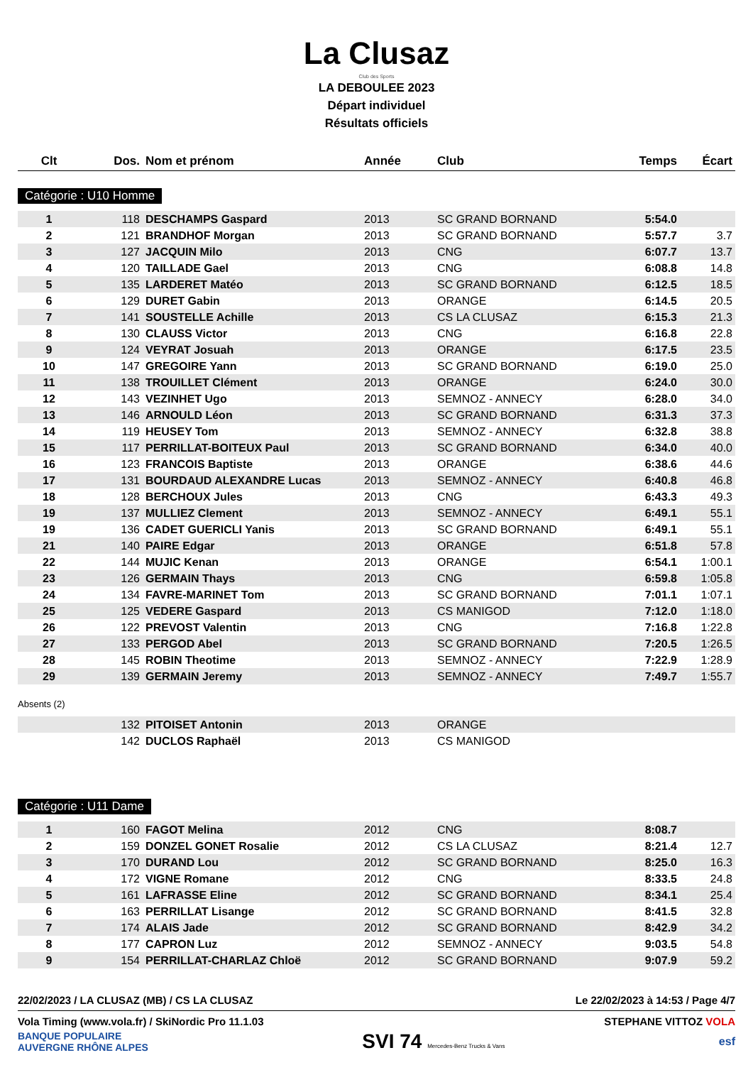La Clusaz
Club des Sports
LA DEBOULEE 2023
Départ individuel
Résultats officiels
| Clt | Dos. | Nom et prénom | Année | Club | Temps | Écart |
| --- | --- | --- | --- | --- | --- | --- |
Catégorie : U10 Homme
| 1 | 118 | DESCHAMPS Gaspard | 2013 | SC GRAND BORNAND | 5:54.0 | |
| 2 | 121 | BRANDHOF Morgan | 2013 | SC GRAND BORNAND | 5:57.7 | 3.7 |
| 3 | 127 | JACQUIN Milo | 2013 | CNG | 6:07.7 | 13.7 |
| 4 | 120 | TAILLADE Gael | 2013 | CNG | 6:08.8 | 14.8 |
| 5 | 135 | LARDERET Matéo | 2013 | SC GRAND BORNAND | 6:12.5 | 18.5 |
| 6 | 129 | DURET Gabin | 2013 | ORANGE | 6:14.5 | 20.5 |
| 7 | 141 | SOUSTELLE Achille | 2013 | CS LA CLUSAZ | 6:15.3 | 21.3 |
| 8 | 130 | CLAUSS Victor | 2013 | CNG | 6:16.8 | 22.8 |
| 9 | 124 | VEYRAT Josuah | 2013 | ORANGE | 6:17.5 | 23.5 |
| 10 | 147 | GREGOIRE Yann | 2013 | SC GRAND BORNAND | 6:19.0 | 25.0 |
| 11 | 138 | TROUILLET Clément | 2013 | ORANGE | 6:24.0 | 30.0 |
| 12 | 143 | VEZINHET Ugo | 2013 | SEMNOZ - ANNECY | 6:28.0 | 34.0 |
| 13 | 146 | ARNOULD Léon | 2013 | SC GRAND BORNAND | 6:31.3 | 37.3 |
| 14 | 119 | HEUSEY Tom | 2013 | SEMNOZ - ANNECY | 6:32.8 | 38.8 |
| 15 | 117 | PERRILLAT-BOITEUX Paul | 2013 | SC GRAND BORNAND | 6:34.0 | 40.0 |
| 16 | 123 | FRANCOIS Baptiste | 2013 | ORANGE | 6:38.6 | 44.6 |
| 17 | 131 | BOURDAUD ALEXANDRE Lucas | 2013 | SEMNOZ - ANNECY | 6:40.8 | 46.8 |
| 18 | 128 | BERCHOUX Jules | 2013 | CNG | 6:43.3 | 49.3 |
| 19 | 137 | MULLIEZ Clement | 2013 | SEMNOZ - ANNECY | 6:49.1 | 55.1 |
| 19 | 136 | CADET GUERICLI Yanis | 2013 | SC GRAND BORNAND | 6:49.1 | 55.1 |
| 21 | 140 | PAIRE Edgar | 2013 | ORANGE | 6:51.8 | 57.8 |
| 22 | 144 | MUJIC Kenan | 2013 | ORANGE | 6:54.1 | 1:00.1 |
| 23 | 126 | GERMAIN Thays | 2013 | CNG | 6:59.8 | 1:05.8 |
| 24 | 134 | FAVRE-MARINET Tom | 2013 | SC GRAND BORNAND | 7:01.1 | 1:07.1 |
| 25 | 125 | VEDERE Gaspard | 2013 | CS MANIGOD | 7:12.0 | 1:18.0 |
| 26 | 122 | PREVOST Valentin | 2013 | CNG | 7:16.8 | 1:22.8 |
| 27 | 133 | PERGOD Abel | 2013 | SC GRAND BORNAND | 7:20.5 | 1:26.5 |
| 28 | 145 | ROBIN Theotime | 2013 | SEMNOZ - ANNECY | 7:22.9 | 1:28.9 |
| 29 | 139 | GERMAIN Jeremy | 2013 | SEMNOZ - ANNECY | 7:49.7 | 1:55.7 |
Absents (2)
| | 132 | PITOISET Antonin | 2013 | ORANGE | | |
| | 142 | DUCLOS Raphaël | 2013 | CS MANIGOD | | |
Catégorie : U11 Dame
| 1 | 160 | FAGOT Melina | 2012 | CNG | 8:08.7 | |
| 2 | 159 | DONZEL GONET Rosalie | 2012 | CS LA CLUSAZ | 8:21.4 | 12.7 |
| 3 | 170 | DURAND Lou | 2012 | SC GRAND BORNAND | 8:25.0 | 16.3 |
| 4 | 172 | VIGNE Romane | 2012 | CNG | 8:33.5 | 24.8 |
| 5 | 161 | LAFRASSE Eline | 2012 | SC GRAND BORNAND | 8:34.1 | 25.4 |
| 6 | 163 | PERRILLAT Lisange | 2012 | SC GRAND BORNAND | 8:41.5 | 32.8 |
| 7 | 174 | ALAIS Jade | 2012 | SC GRAND BORNAND | 8:42.9 | 34.2 |
| 8 | 177 | CAPRON Luz | 2012 | SEMNOZ - ANNECY | 9:03.5 | 54.8 |
| 9 | 154 | PERRILLAT-CHARLAZ Chloë | 2012 | SC GRAND BORNAND | 9:07.9 | 59.2 |
22/02/2023 / LA CLUSAZ (MB) / CS LA CLUSAZ Le 22/02/2023 à 14:53 / Page 4/7
Vola Timing (www.vola.fr) / SkiNordic Pro 11.1.03 STEPHANE VITTOZ VOLA
BANQUE POPULAIRE
AUVERGNE RHÔNE ALPES SVI 74 Mercedes-Benz Trucks & Vans esf